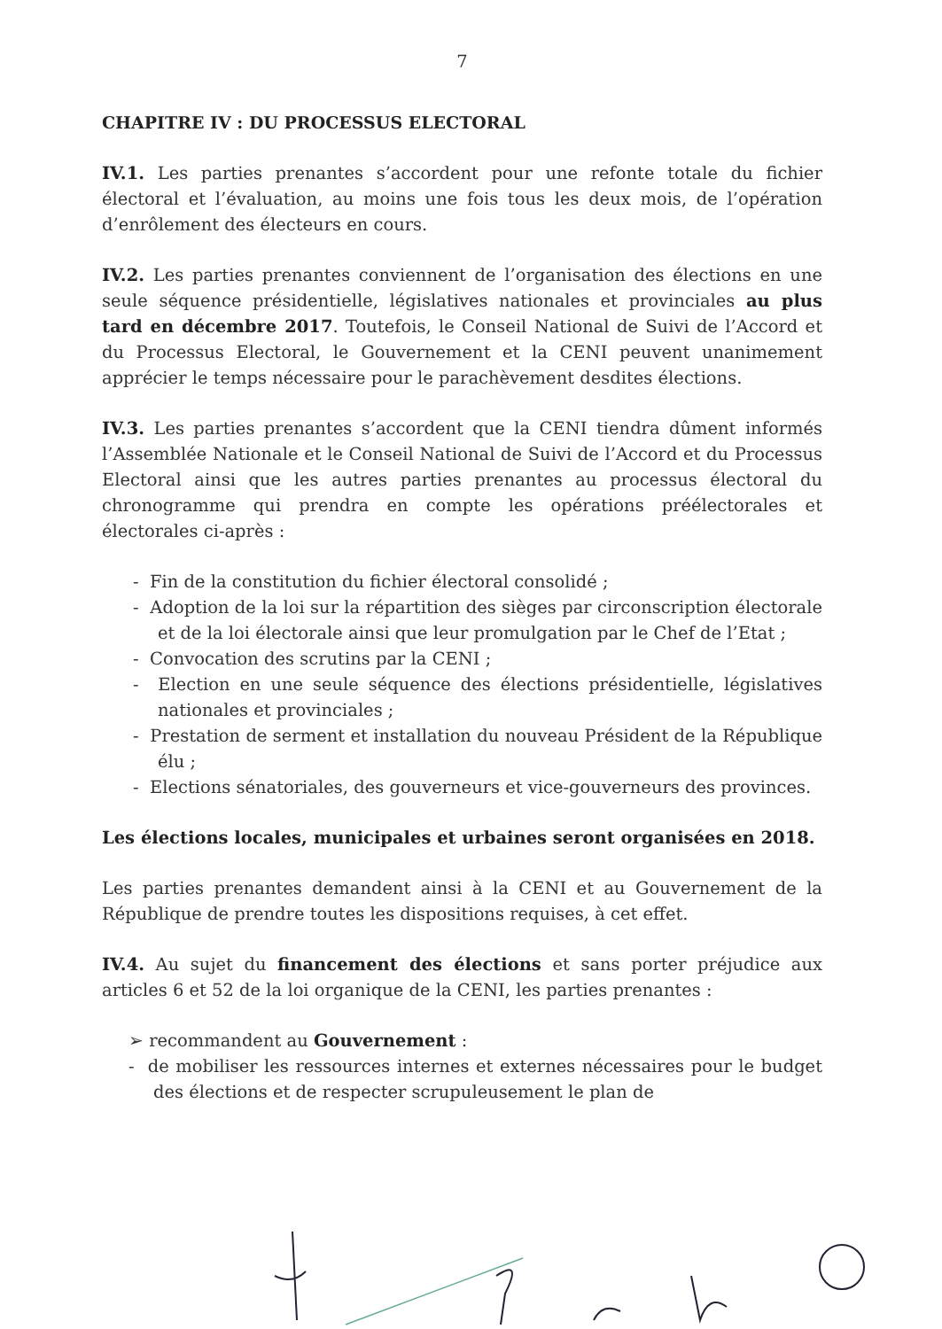7
CHAPITRE IV : DU PROCESSUS ELECTORAL
IV.1. Les parties prenantes s’accordent pour une refonte totale du fichier électoral et l’évaluation, au moins une fois tous les deux mois, de l’opération d’enrôlement des électeurs en cours.
IV.2. Les parties prenantes conviennent de l’organisation des élections en une seule séquence présidentielle, législatives nationales et provinciales au plus tard en décembre 2017. Toutefois, le Conseil National de Suivi de l’Accord et du Processus Electoral, le Gouvernement et la CENI peuvent unanimement apprécier le temps nécessaire pour le parachèvement desdites élections.
IV.3. Les parties prenantes s’accordent que la CENI tiendra dûment informés l’Assemblée Nationale et le Conseil National de Suivi de l’Accord et du Processus Electoral ainsi que les autres parties prenantes au processus électoral du chronogramme qui prendra en compte les opérations préélectorales et électorales ci-après :
- Fin de la constitution du fichier électoral consolidé ;
- Adoption de la loi sur la répartition des sièges par circonscription électorale et de la loi électorale ainsi que leur promulgation par le Chef de l’Etat ;
- Convocation des scrutins par la CENI ;
- Election en une seule séquence des élections présidentielle, législatives nationales et provinciales ;
- Prestation de serment et installation du nouveau Président de la République élu ;
- Elections sénatoriales, des gouverneurs et vice-gouverneurs des provinces.
Les élections locales, municipales et urbaines seront organisées en 2018.
Les parties prenantes demandent ainsi à la CENI et au Gouvernement de la République de prendre toutes les dispositions requises, à cet effet.
IV.4. Au sujet du financement des élections et sans porter préjudice aux articles 6 et 52 de la loi organique de la CENI, les parties prenantes :
➢ recommandent au Gouvernement :
- de mobiliser les ressources internes et externes nécessaires pour le budget des élections et de respecter scrupuleusement le plan de